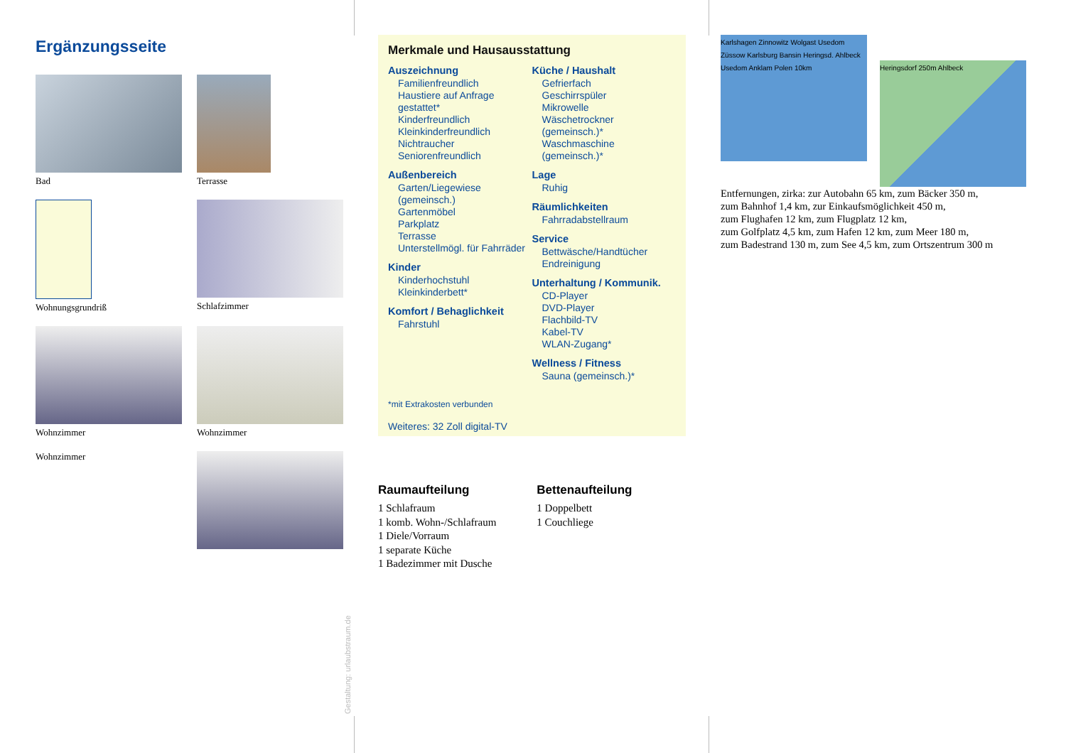Ergänzungsseite
Bad
Terrasse
Wohnungsgrundriß
Schlafzimmer
Wohnzimmer
Wohnzimmer
Wohnzimmer
Gestaltung: urlaubstraum.de
Merkmale und Hausausstattung
Auszeichnung
Familienfreundlich
Haustiere auf Anfrage gestattet*
Kinderfreundlich
Kleinkinderfreundlich
Nichtraucher
Seniorenfreundlich
Außenbereich
Garten/Liegewiese (gemeinsch.)
Gartenmöbel
Parkplatz
Terrasse
Unterstellmögl. für Fahrräder
Kinder
Kinderhochstuhl
Kleinkinderbett*
Komfort / Behaglichkeit
Fahrstuhl
Küche / Haushalt
Gefrierfach
Geschirrspüler
Mikrowelle
Wäschetrockner (gemeinsch.)*
Waschmaschine (gemeinsch.)*
Lage
Ruhig
Räumlichkeiten
Fahrradabstellraum
Service
Bettwäsche/Handtücher
Endreinigung
Unterhaltung / Kommunik.
CD-Player
DVD-Player
Flachbild-TV
Kabel-TV
WLAN-Zugang*
Wellness / Fitness
Sauna (gemeinsch.)*
*mit Extrakosten verbunden
Weiteres: 32 Zoll digital-TV
Raumaufteilung
1 Schlafraum
1 komb. Wohn-/Schlafraum
1 Diele/Vorraum
1 separate Küche
1 Badezimmer mit Dusche
Bettenaufteilung
1 Doppelbett
1 Couchliege
Karlshagen Zinnowitz Wolgast Usedom Züssow Karlsburg Bansin Heringsd. Ahlbeck Usedom Anklam Polen 10km
Heringsdorf 250m Ahlbeck
Entfernungen, zirka: zur Autobahn 65 km, zum Bäcker 350 m,
zum Bahnhof 1,4 km, zur Einkaufsmöglichkeit 450 m,
zum Flughafen 12 km, zum Flugplatz 12 km,
zum Golfplatz 4,5 km, zum Hafen 12 km, zum Meer 180 m,
zum Badestrand 130 m, zum See 4,5 km, zum Ortszentrum 300 m